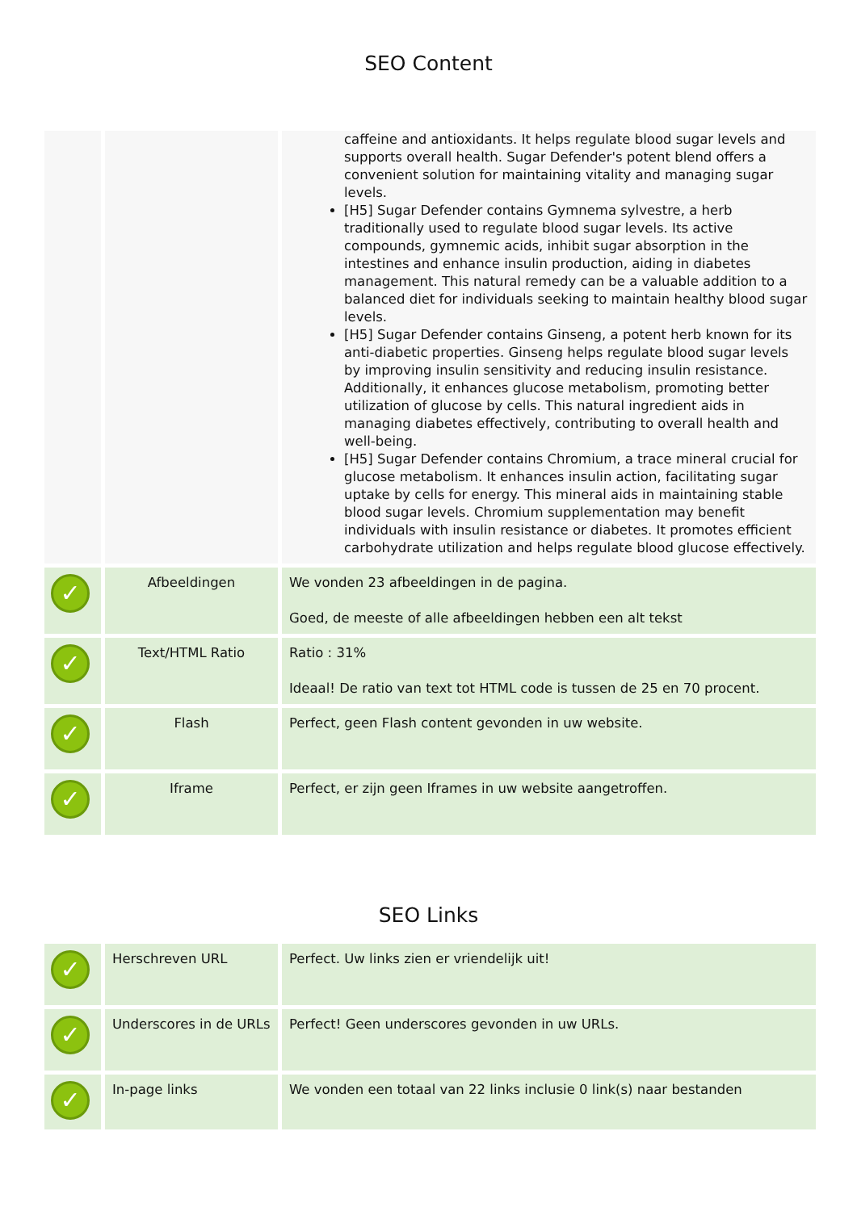SEO Content
| | | caffeine and antioxidants. It helps regulate blood sugar levels and supports overall health. Sugar Defender's potent blend offers a convenient solution for maintaining vitality and managing sugar levels. [H5] Sugar Defender contains Gymnema sylvestre, a herb traditionally used to regulate blood sugar levels. Its active compounds, gymnemic acids, inhibit sugar absorption in the intestines and enhance insulin production, aiding in diabetes management. This natural remedy can be a valuable addition to a balanced diet for individuals seeking to maintain healthy blood sugar levels. [H5] Sugar Defender contains Ginseng, a potent herb known for its anti-diabetic properties. Ginseng helps regulate blood sugar levels by improving insulin sensitivity and reducing insulin resistance. Additionally, it enhances glucose metabolism, promoting better utilization of glucose by cells. This natural ingredient aids in managing diabetes effectively, contributing to overall health and well-being. [H5] Sugar Defender contains Chromium, a trace mineral crucial for glucose metabolism. It enhances insulin action, facilitating sugar uptake by cells for energy. This mineral aids in maintaining stable blood sugar levels. Chromium supplementation may benefit individuals with insulin resistance or diabetes. It promotes efficient carbohydrate utilization and helps regulate blood glucose effectively. |
| ✓ | Afbeeldingen | We vonden 23 afbeeldingen in de pagina. Goed, de meeste of alle afbeeldingen hebben een alt tekst |
| ✓ | Text/HTML Ratio | Ratio : 31% Ideaal! De ratio van text tot HTML code is tussen de 25 en 70 procent. |
| ✓ | Flash | Perfect, geen Flash content gevonden in uw website. |
| ✓ | Iframe | Perfect, er zijn geen Iframes in uw website aangetroffen. |
SEO Links
| ✓ | Herschreven URL | Perfect. Uw links zien er vriendelijk uit! |
| ✓ | Underscores in de URLs | Perfect! Geen underscores gevonden in uw URLs. |
| ✓ | In-page links | We vonden een totaal van 22 links inclusie 0 link(s) naar bestanden |